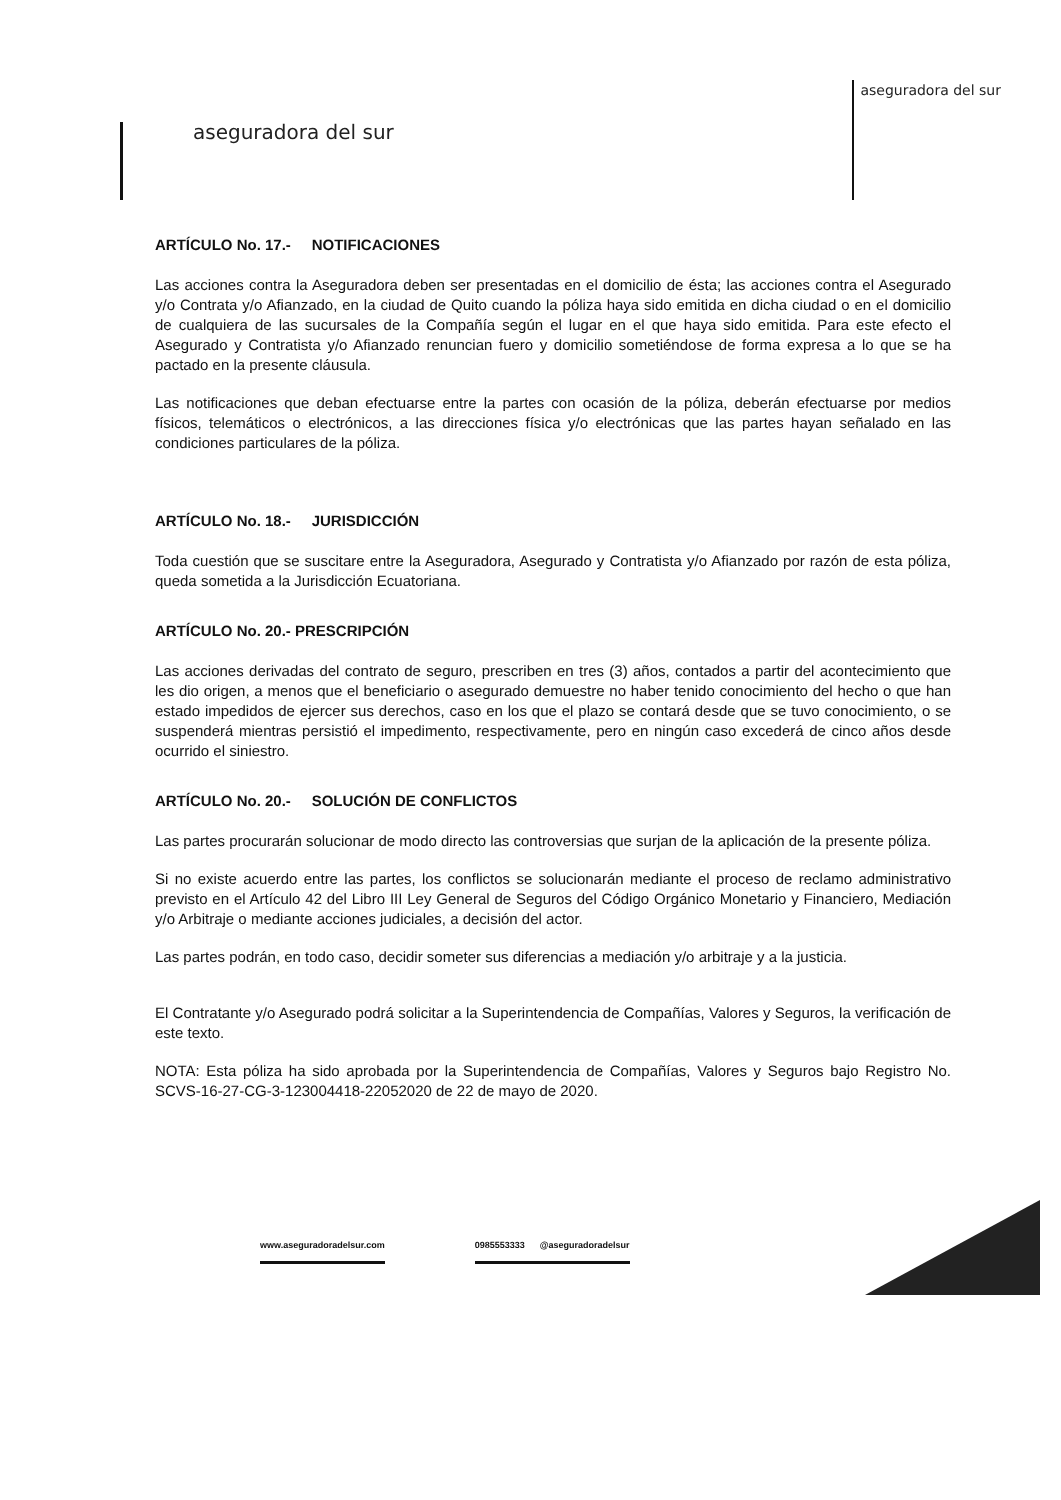aseguradora del sur
aseguradora del sur
ARTÍCULO No. 17.- NOTIFICACIONES
Las acciones contra la Aseguradora deben ser presentadas en el domicilio de ésta; las acciones contra el Asegurado y/o Contrata y/o Afianzado, en la ciudad de Quito cuando la póliza haya sido emitida en dicha ciudad o en el domicilio de cualquiera de las sucursales de la Compañía según el lugar en el que haya sido emitida. Para este efecto el Asegurado y Contratista y/o Afianzado renuncian fuero y domicilio sometiéndose de forma expresa a lo que se ha pactado en la presente cláusula.
Las notificaciones que deban efectuarse entre la partes con ocasión de la póliza, deberán efectuarse por medios físicos, telemáticos o electrónicos, a las direcciones física y/o electrónicas que las partes hayan señalado en las condiciones particulares de la póliza.
ARTÍCULO No. 18.- JURISDICCIÓN
Toda cuestión que se suscitare entre la Aseguradora, Asegurado y Contratista y/o Afianzado por razón de esta póliza, queda sometida a la Jurisdicción Ecuatoriana.
ARTÍCULO No. 20.- PRESCRIPCIÓN
Las acciones derivadas del contrato de seguro, prescriben en tres (3) años, contados a partir del acontecimiento que les dio origen, a menos que el beneficiario o asegurado demuestre no haber tenido conocimiento del hecho o que han estado impedidos de ejercer sus derechos, caso en los que el plazo se contará desde que se tuvo conocimiento, o se suspenderá mientras persistió el impedimento, respectivamente, pero en ningún caso excederá de cinco años desde ocurrido el siniestro.
ARTÍCULO No. 20.- SOLUCIÓN DE CONFLICTOS
Las partes procurarán solucionar de modo directo las controversias que surjan de la aplicación de la presente póliza.
Si no existe acuerdo entre las partes, los conflictos se solucionarán mediante el proceso de reclamo administrativo previsto en el Artículo 42 del Libro III Ley General de Seguros del Código Orgánico Monetario y Financiero, Mediación y/o Arbitraje o mediante acciones judiciales, a decisión del actor.
Las partes podrán, en todo caso, decidir someter sus diferencias a mediación y/o arbitraje y a la justicia.
El Contratante y/o Asegurado podrá solicitar a la Superintendencia de Compañías, Valores y Seguros, la verificación de este texto.
NOTA: Esta póliza ha sido aprobada por la Superintendencia de Compañías, Valores y Seguros bajo Registro No. SCVS-16-27-CG-3-123004418-22052020 de 22 de mayo de 2020.
www.aseguradoradelsur.com 0985553333 @aseguradoradelsur